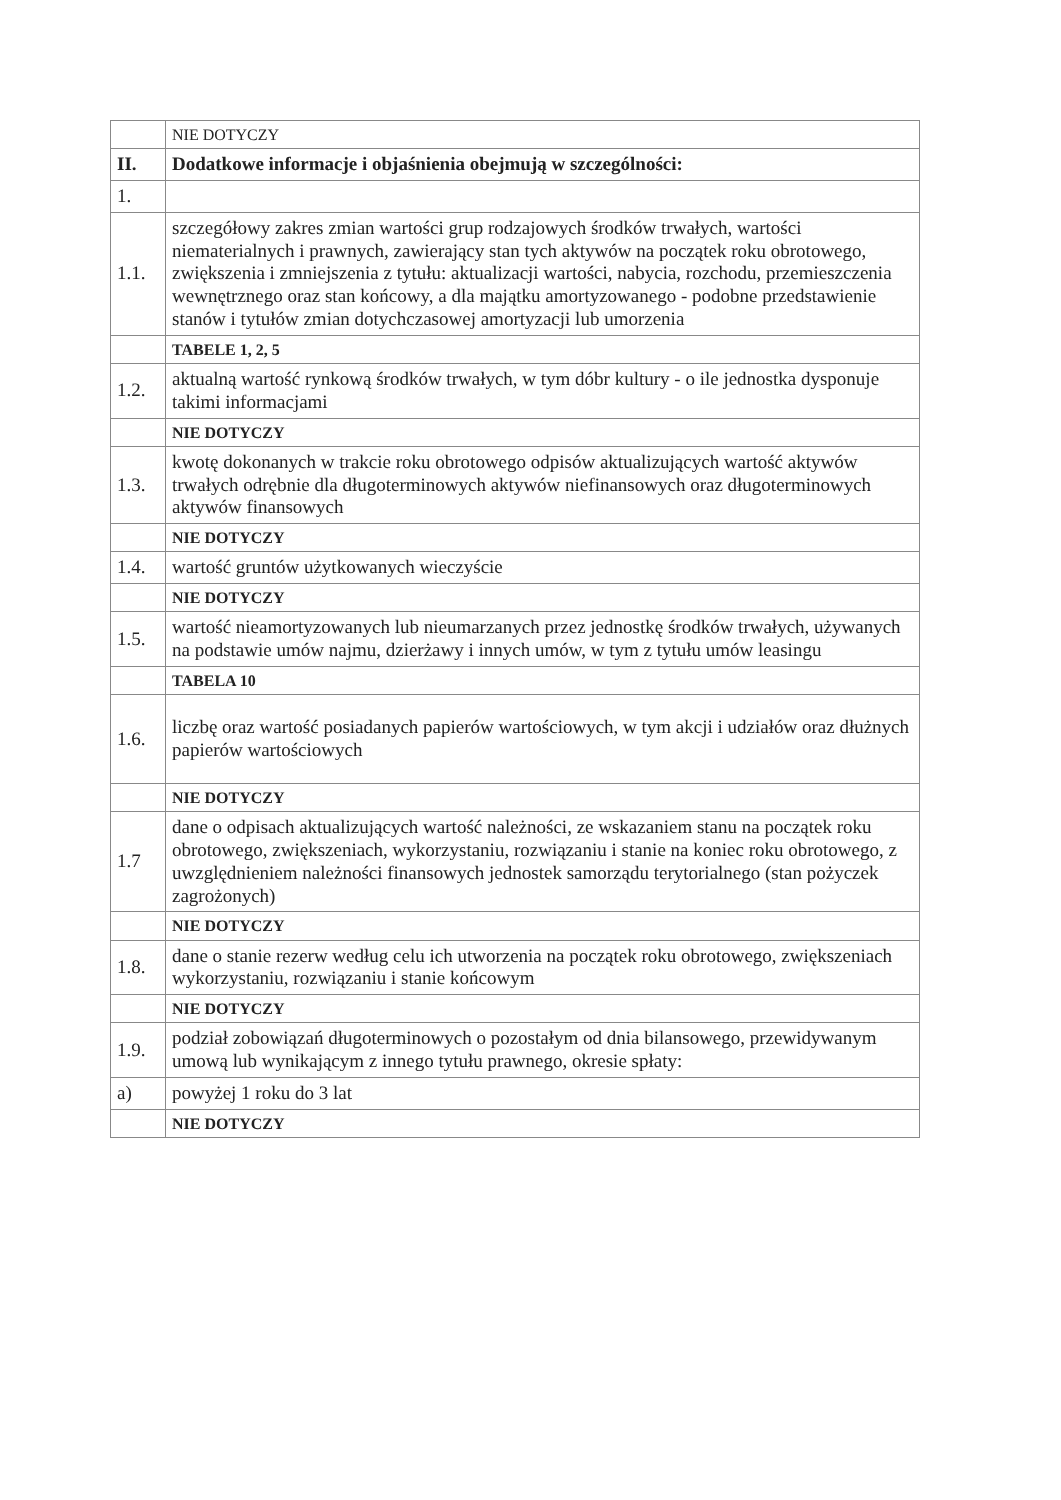| | NIE DOTYCZY |
| II. | Dodatkowe informacje i objaśnienia obejmują w szczególności: |
| 1. | |
| 1.1. | szczegółowy zakres zmian wartości grup rodzajowych środków trwałych, wartości niematerialnych i prawnych, zawierający stan tych aktywów na początek roku obrotowego, zwiększenia i zmniejszenia z tytułu: aktualizacji wartości, nabycia, rozchodu, przemieszczenia wewnętrznego oraz stan końcowy, a dla majątku amortyzowanego - podobne przedstawienie stanów i tytułów zmian dotychczasowej amortyzacji lub umorzenia |
| | TABELE 1, 2, 5 |
| 1.2. | aktualną wartość rynkową środków trwałych, w tym dóbr kultury - o ile jednostka dysponuje takimi informacjami |
| | NIE DOTYCZY |
| 1.3. | kwotę dokonanych w trakcie roku obrotowego odpisów aktualizujących wartość aktywów trwałych odrębnie dla długoterminowych aktywów niefinansowych oraz długoterminowych aktywów finansowych |
| | NIE DOTYCZY |
| 1.4. | wartość gruntów użytkowanych wieczyście |
| | NIE DOTYCZY |
| 1.5. | wartość nieamortyzowanych lub nieumarzanych przez jednostkę środków trwałych, używanych na podstawie umów najmu, dzierżawy i innych umów, w tym z tytułu umów leasingu |
| | TABELA 10 |
| 1.6. | liczbę oraz wartość posiadanych papierów wartościowych, w tym akcji i udziałów oraz dłużnych papierów wartościowych |
| | NIE DOTYCZY |
| 1.7 | dane o odpisach aktualizujących wartość należności, ze wskazaniem stanu na początek roku obrotowego, zwiększeniach, wykorzystaniu, rozwiązaniu i stanie na koniec roku obrotowego, z uwzględnieniem należności finansowych jednostek samorządu terytorialnego (stan pożyczek zagrożonych) |
| | NIE DOTYCZY |
| 1.8. | dane o stanie rezerw według celu ich utworzenia na początek roku obrotowego, zwiększeniach wykorzystaniu, rozwiązaniu i stanie końcowym |
| | NIE DOTYCZY |
| 1.9. | podział zobowiązań długoterminowych o pozostałym od dnia bilansowego, przewidywanym umową lub wynikającym z innego tytułu prawnego, okresie spłaty: |
| a) | powyżej 1 roku do 3 lat |
| | NIE DOTYCZY |